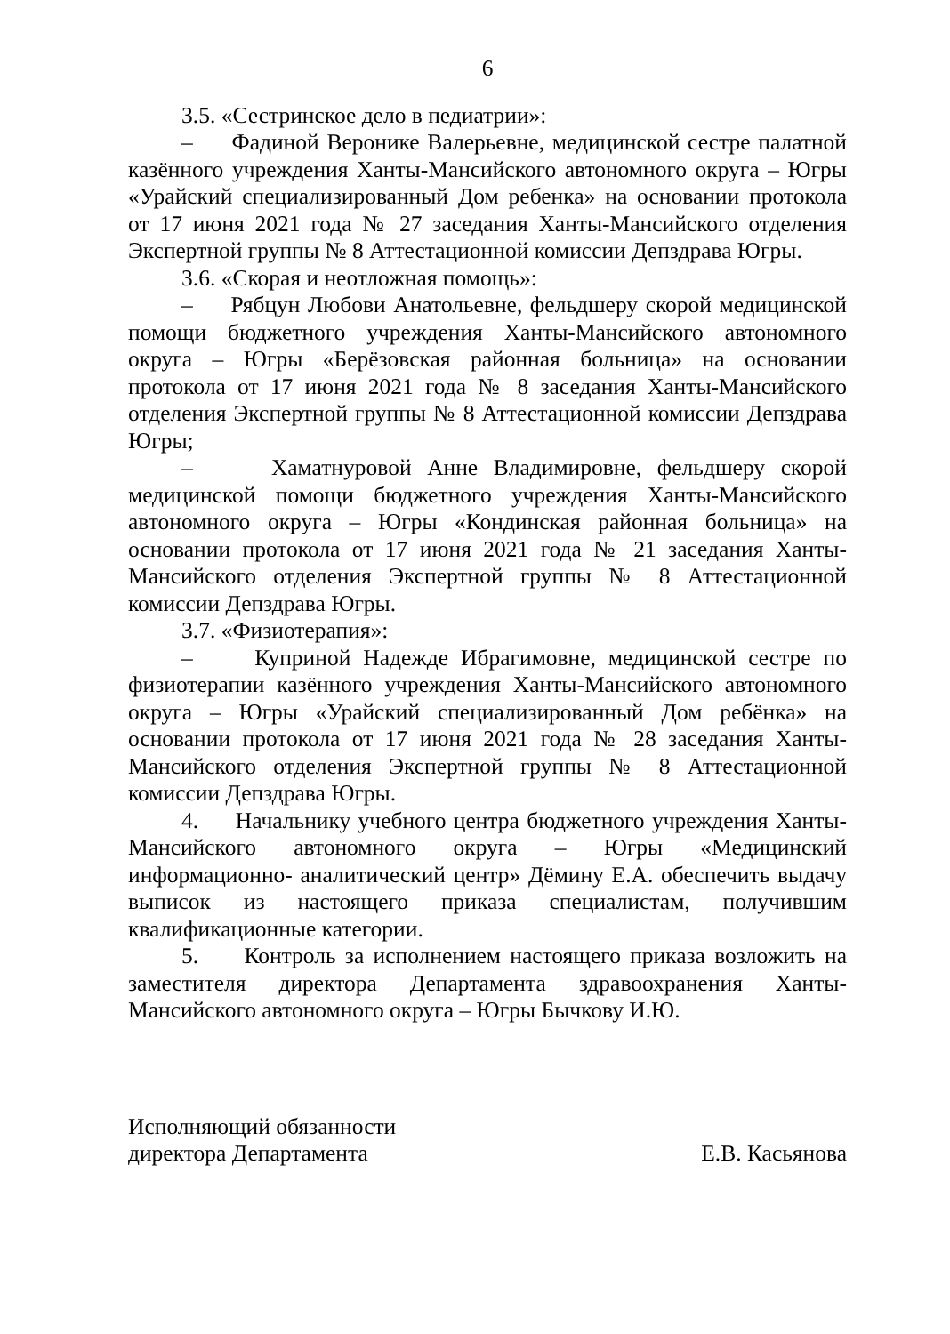6
3.5. «Сестринское дело в педиатрии»:
– Фадиной Веронике Валерьевне, медицинской сестре палатной казённого учреждения Ханты-Мансийского автономного округа – Югры «Урайский специализированный Дом ребенка» на основании протокола от 17 июня 2021 года № 27 заседания Ханты-Мансийского отделения Экспертной группы № 8 Аттестационной комиссии Депздрава Югры.
3.6. «Скорая и неотложная помощь»:
– Рябцун Любови Анатольевне, фельдшеру скорой медицинской помощи бюджетного учреждения Ханты-Мансийского автономного округа – Югры «Берёзовская районная больница» на основании протокола от 17 июня 2021 года № 8 заседания Ханты-Мансийского отделения Экспертной группы № 8 Аттестационной комиссии Депздрава Югры;
– Хаматнуровой Анне Владимировне, фельдшеру скорой медицинской помощи бюджетного учреждения Ханты-Мансийского автономного округа – Югры «Кондинская районная больница» на основании протокола от 17 июня 2021 года № 21 заседания Ханты-Мансийского отделения Экспертной группы № 8 Аттестационной комиссии Депздрава Югры.
3.7. «Физиотерапия»:
– Куприной Надежде Ибрагимовне, медицинской сестре по физиотерапии казённого учреждения Ханты-Мансийского автономного округа – Югры «Урайский специализированный Дом ребёнка» на основании протокола от 17 июня 2021 года № 28 заседания Ханты-Мансийского отделения Экспертной группы № 8 Аттестационной комиссии Депздрава Югры.
4. Начальнику учебного центра бюджетного учреждения Ханты-Мансийского автономного округа – Югры «Медицинский информационно- аналитический центр» Дёмину Е.А. обеспечить выдачу выписок из настоящего приказа специалистам, получившим квалификационные категории.
5. Контроль за исполнением настоящего приказа возложить на заместителя директора Департамента здравоохранения Ханты-Мансийского автономного округа – Югры Бычкову И.Ю.
Исполняющий обязанности
директора Департамента
Е.В. Касьянова